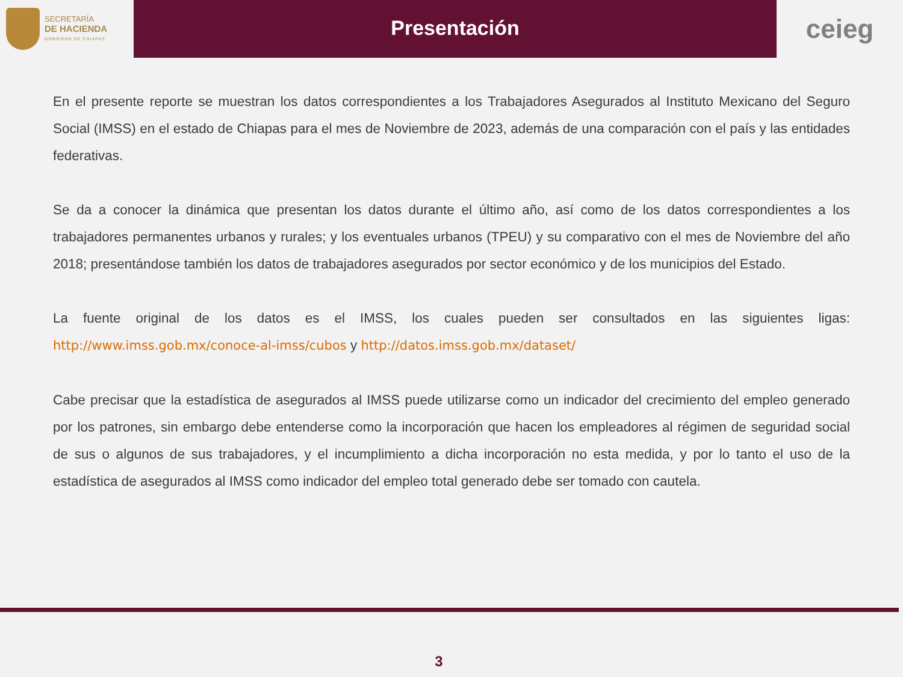SECRETARÍA
DE HACIENDA
GOBIERNO DE CHIAPAS
Presentación
ceieg
En el presente reporte se muestran los datos correspondientes a los Trabajadores Asegurados al Instituto Mexicano del Seguro Social (IMSS) en el estado de Chiapas para el mes de Noviembre de 2023, además de una comparación con el país y las entidades federativas.
Se da a conocer la dinámica que presentan los datos durante el último año, así como de los datos correspondientes a los trabajadores permanentes urbanos y rurales; y los eventuales urbanos (TPEU) y su comparativo con el mes de Noviembre del año 2018; presentándose también los datos de trabajadores asegurados por sector económico y de los municipios del Estado.
La fuente original de los datos es el IMSS, los cuales pueden ser consultados en las siguientes ligas: http://www.imss.gob.mx/conoce-al-imss/cubos y http://datos.imss.gob.mx/dataset/
Cabe precisar que la estadística de asegurados al IMSS puede utilizarse como un indicador del crecimiento del empleo generado por los patrones, sin embargo debe entenderse como la incorporación que hacen los empleadores al régimen de seguridad social de sus o algunos de sus trabajadores, y el incumplimiento a dicha incorporación no esta medida, y por lo tanto el uso de la estadística de asegurados al IMSS como indicador del empleo total generado debe ser tomado con cautela.
3